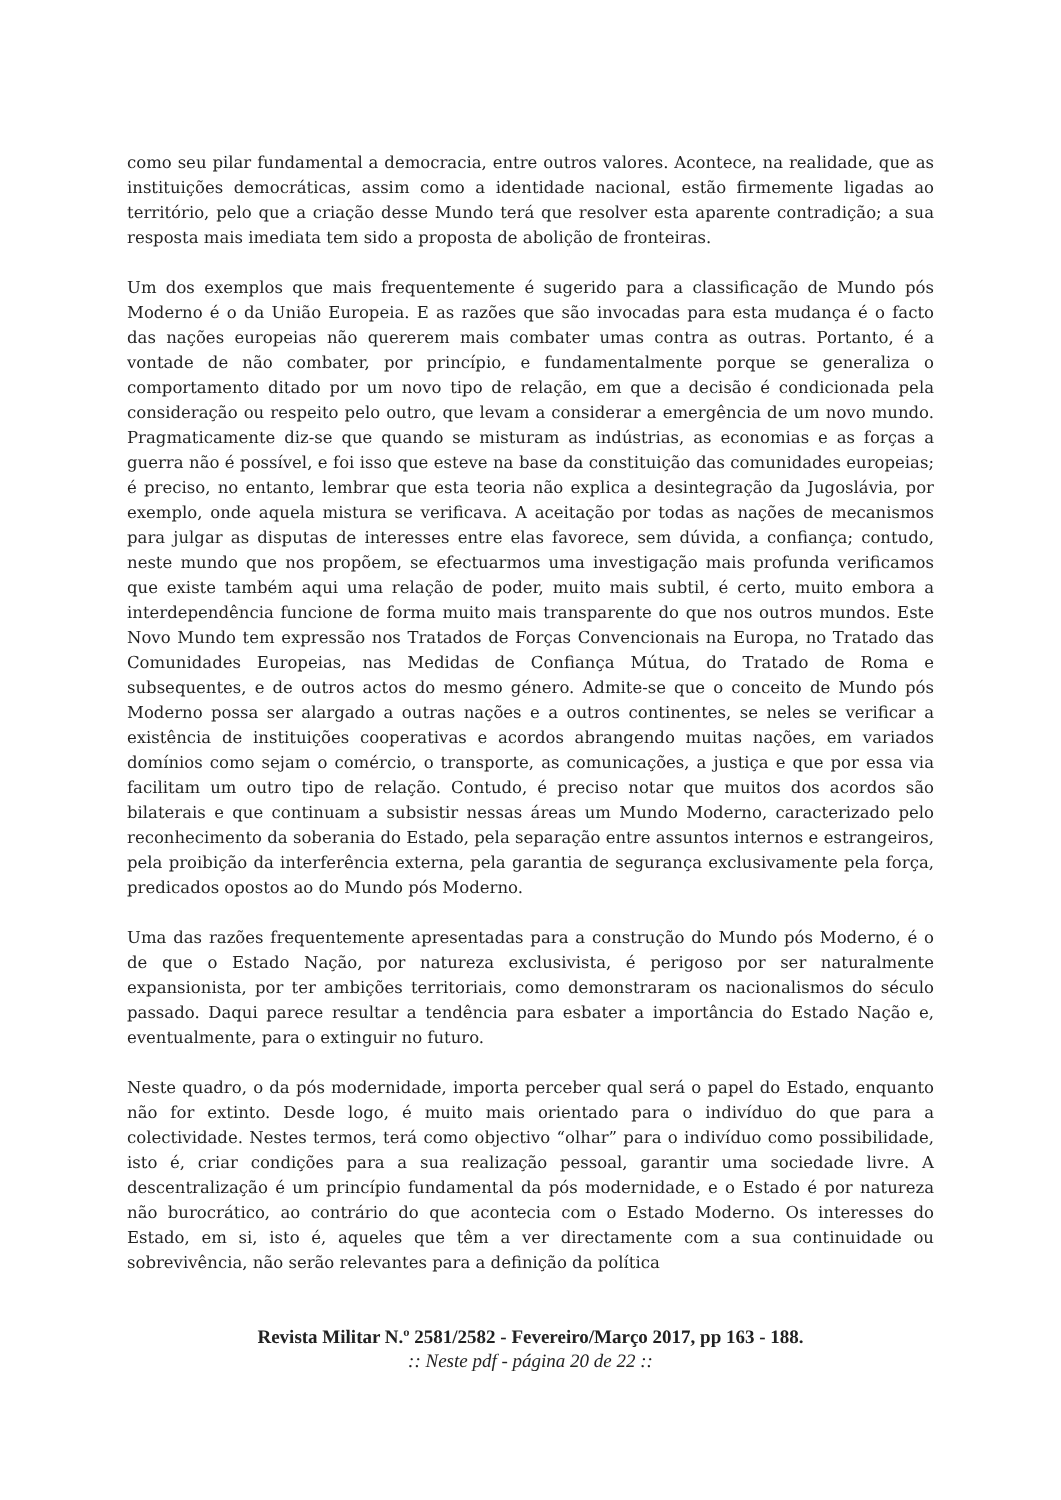como seu pilar fundamental a democracia, entre outros valores. Acontece, na realidade, que as instituições democráticas, assim como a identidade nacional, estão firmemente ligadas ao território, pelo que a criação desse Mundo terá que resolver esta aparente contradição; a sua resposta mais imediata tem sido a proposta de abolição de fronteiras.
Um dos exemplos que mais frequentemente é sugerido para a classificação de Mundo pós Moderno é o da União Europeia. E as razões que são invocadas para esta mudança é o facto das nações europeias não quererem mais combater umas contra as outras. Portanto, é a vontade de não combater, por princípio, e fundamentalmente porque se generaliza o comportamento ditado por um novo tipo de relação, em que a decisão é condicionada pela consideração ou respeito pelo outro, que levam a considerar a emergência de um novo mundo. Pragmaticamente diz-se que quando se misturam as indústrias, as economias e as forças a guerra não é possível, e foi isso que esteve na base da constituição das comunidades europeias; é preciso, no entanto, lembrar que esta teoria não explica a desintegração da Jugoslávia, por exemplo, onde aquela mistura se verificava. A aceitação por todas as nações de mecanismos para julgar as disputas de interesses entre elas favorece, sem dúvida, a confiança; contudo, neste mundo que nos propõem, se efectuarmos uma investigação mais profunda verificamos que existe também aqui uma relação de poder, muito mais subtil, é certo, muito embora a interdependência funcione de forma muito mais transparente do que nos outros mundos. Este Novo Mundo tem expressão nos Tratados de Forças Convencionais na Europa, no Tratado das Comunidades Europeias, nas Medidas de Confiança Mútua, do Tratado de Roma e subsequentes, e de outros actos do mesmo género. Admite-se que o conceito de Mundo pós Moderno possa ser alargado a outras nações e a outros continentes, se neles se verificar a existência de instituições cooperativas e acordos abrangendo muitas nações, em variados domínios como sejam o comércio, o transporte, as comunicações, a justiça e que por essa via facilitam um outro tipo de relação. Contudo, é preciso notar que muitos dos acordos são bilaterais e que continuam a subsistir nessas áreas um Mundo Moderno, caracterizado pelo reconhecimento da soberania do Estado, pela separação entre assuntos internos e estrangeiros, pela proibição da interferência externa, pela garantia de segurança exclusivamente pela força, predicados opostos ao do Mundo pós Moderno.
Uma das razões frequentemente apresentadas para a construção do Mundo pós Moderno, é o de que o Estado Nação, por natureza exclusivista, é perigoso por ser naturalmente expansionista, por ter ambições territoriais, como demonstraram os nacionalismos do século passado. Daqui parece resultar a tendência para esbater a importância do Estado Nação e, eventualmente, para o extinguir no futuro.
Neste quadro, o da pós modernidade, importa perceber qual será o papel do Estado, enquanto não for extinto. Desde logo, é muito mais orientado para o indivíduo do que para a colectividade. Nestes termos, terá como objectivo “olhar” para o indivíduo como possibilidade, isto é, criar condições para a sua realização pessoal, garantir uma sociedade livre. A descentralização é um princípio fundamental da pós modernidade, e o Estado é por natureza não burocrático, ao contrário do que acontecia com o Estado Moderno. Os interesses do Estado, em si, isto é, aqueles que têm a ver directamente com a sua continuidade ou sobrevivência, não serão relevantes para a definição da política
Revista Militar N.º 2581/2582 - Fevereiro/Março 2017, pp 163 - 188.
:: Neste pdf - página 20 de 22 ::